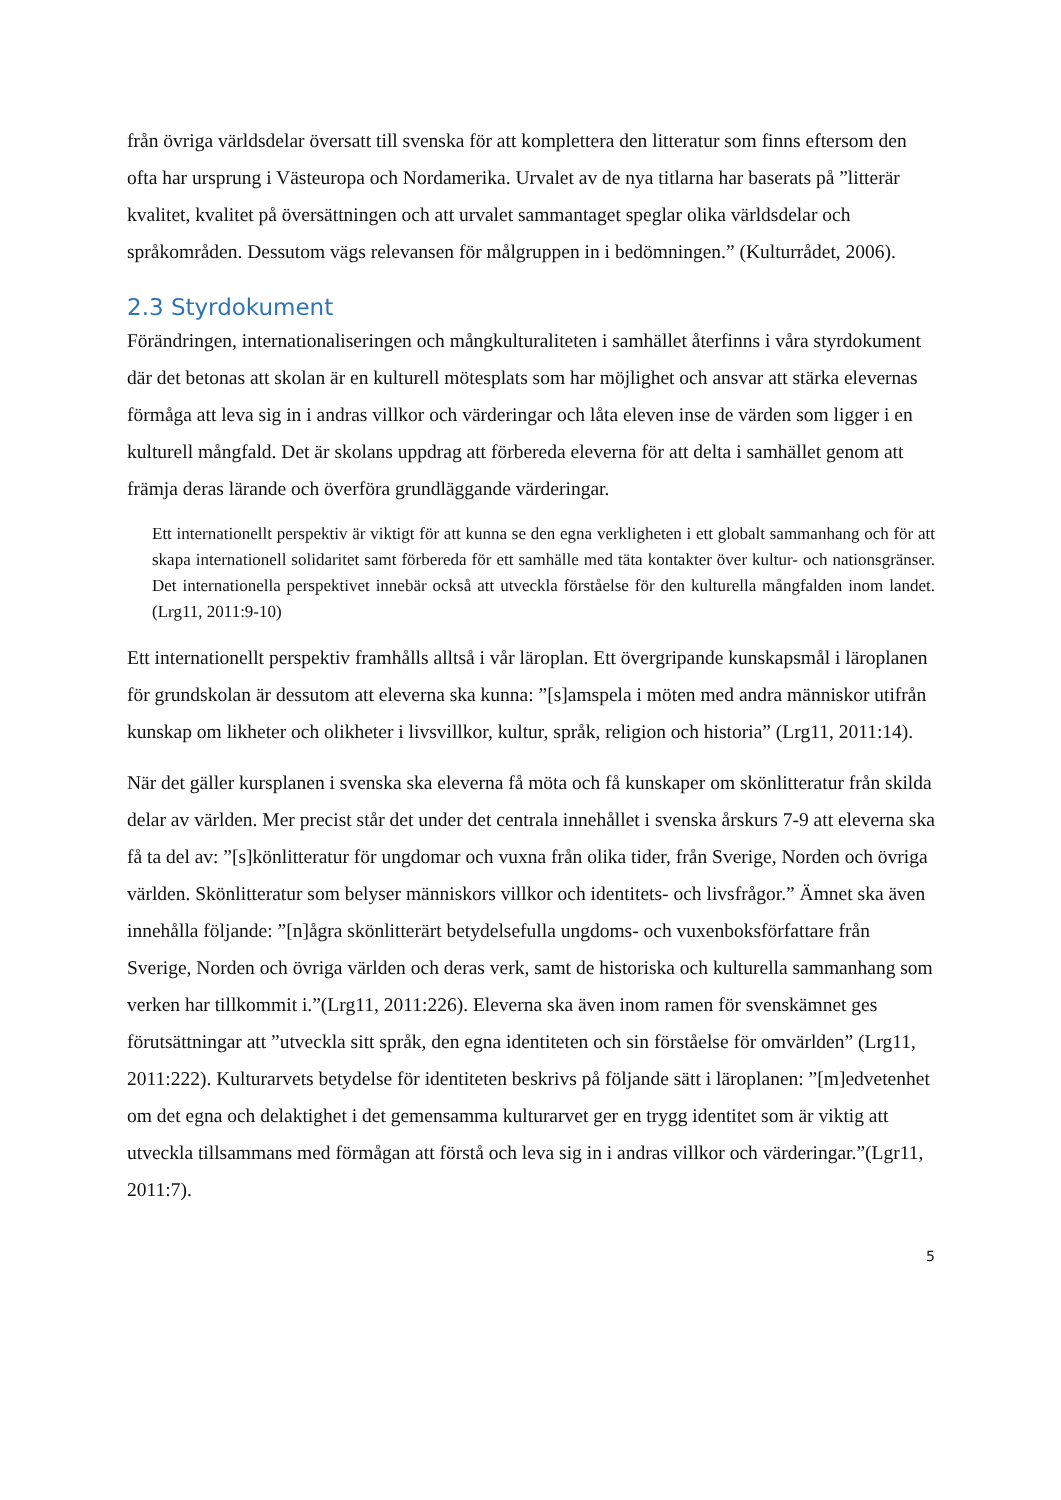från övriga världsdelar översatt till svenska för att komplettera den litteratur som finns eftersom den ofta har ursprung i Västeuropa och Nordamerika. Urvalet av de nya titlarna har baserats på ”litterär kvalitet, kvalitet på översättningen och att urvalet sammantaget speglar olika världsdelar och språkområden. Dessutom vägs relevansen för målgruppen in i bedömningen.” (Kulturrådet, 2006).
2.3 Styrdokument
Förändringen, internationaliseringen och mångkulturaliteten i samhället återfinns i våra styrdokument där det betonas att skolan är en kulturell mötesplats som har möjlighet och ansvar att stärka elevernas förmåga att leva sig in i andras villkor och värderingar och låta eleven inse de värden som ligger i en kulturell mångfald. Det är skolans uppdrag att förbereda eleverna för att delta i samhället genom att främja deras lärande och överföra grundläggande värderingar.
Ett internationellt perspektiv är viktigt för att kunna se den egna verkligheten i ett globalt sammanhang och för att skapa internationell solidaritet samt förbereda för ett samhälle med täta kontakter över kultur- och nationsgränser. Det internationella perspektivet innebär också att utveckla förståelse för den kulturella mångfalden inom landet. (Lrg11, 2011:9-10)
Ett internationellt perspektiv framhålls alltså i vår läroplan. Ett övergripande kunskapsmål i läroplanen för grundskolan är dessutom att eleverna ska kunna: ”[s]amspela i möten med andra människor utifrån kunskap om likheter och olikheter i livsvillkor, kultur, språk, religion och historia” (Lrg11, 2011:14).
När det gäller kursplanen i svenska ska eleverna få möta och få kunskaper om skönlitteratur från skilda delar av världen. Mer precist står det under det centrala innehållet i svenska årskurs 7-9 att eleverna ska få ta del av: ”[s]könlitteratur för ungdomar och vuxna från olika tider, från Sverige, Norden och övriga världen. Skönlitteratur som belyser människors villkor och identitets- och livsfrågor.” Ämnet ska även innehålla följande: ”[n]ågra skönlitterärt betydelsefulla ungdoms- och vuxenboksförfattare från Sverige, Norden och övriga världen och deras verk, samt de historiska och kulturella sammanhang som verken har tillkommit i.”(Lrg11, 2011:226). Eleverna ska även inom ramen för svenskämnet ges förutsättningar att ”utveckla sitt språk, den egna identiteten och sin förståelse för omvärlden” (Lrg11, 2011:222). Kulturarvets betydelse för identiteten beskrivs på följande sätt i läroplanen: ”[m]edvetenhet om det egna och delaktighet i det gemensamma kulturarvet ger en trygg identitet som är viktig att utveckla tillsammans med förmågan att förstå och leva sig in i andras villkor och värderingar.”(Lgr11, 2011:7).
5